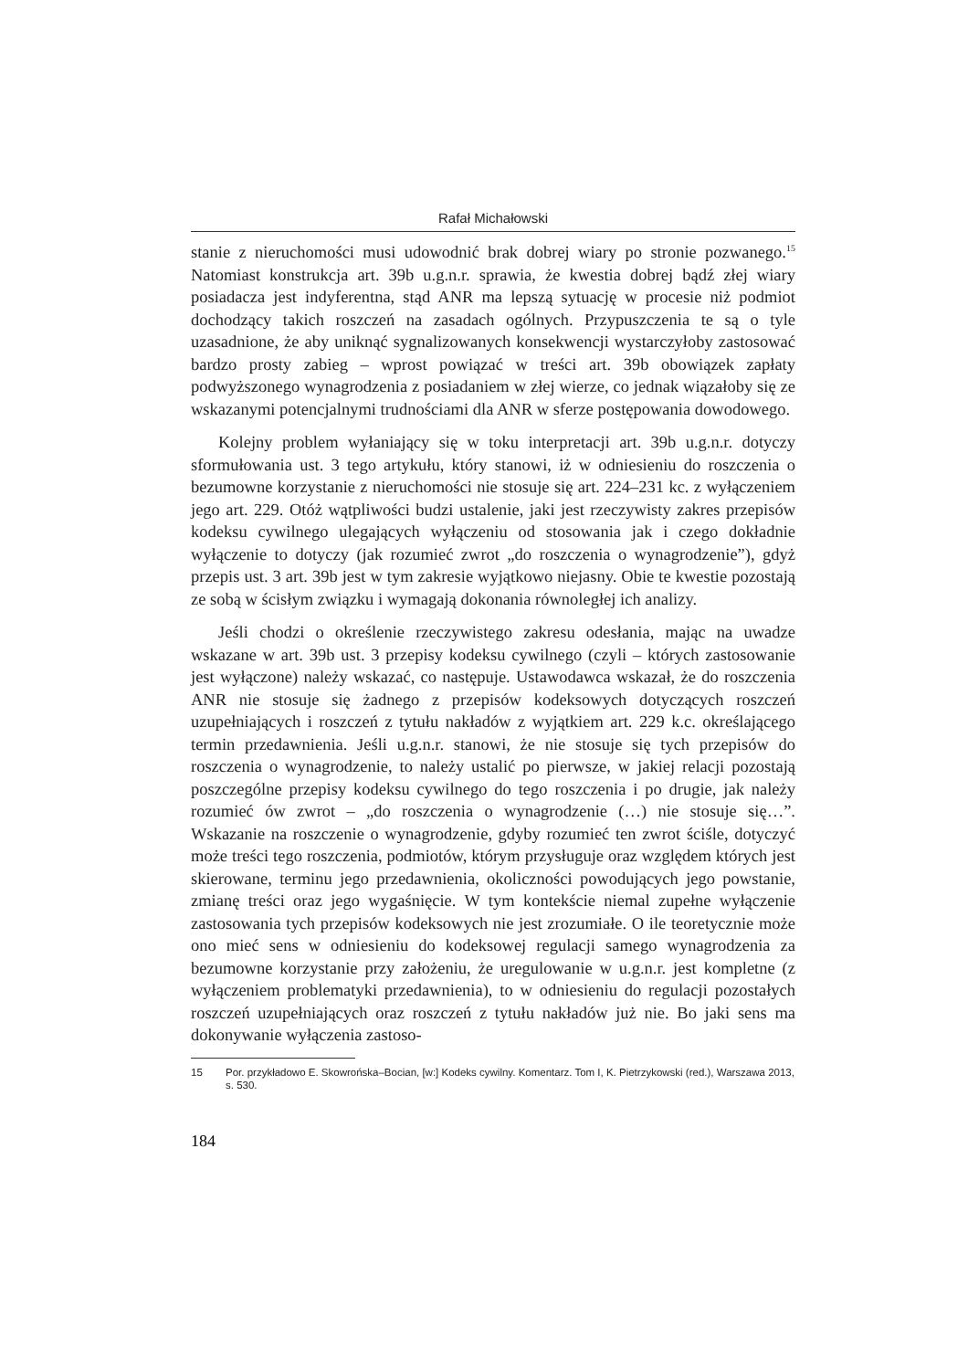Rafał Michałowski
stanie z nieruchomości musi udowodnić brak dobrej wiary po stronie pozwanego.<sup>15</sup> Natomiast konstrukcja art. 39b u.g.n.r. sprawia, że kwestia dobrej bądź złej wiary posiadacza jest indyferentna, stąd ANR ma lepszą sytuację w procesie niż podmiot dochodzący takich roszczeń na zasadach ogólnych. Przypuszczenia te są o tyle uzasadnione, że aby uniknąć sygnalizowanych konsekwencji wystarczyłoby zastosować bardzo prosty zabieg – wprost powiązać w treści art. 39b obowiązek zapłaty podwyższonego wynagrodzenia z posiadaniem w złej wierze, co jednak wiązałoby się ze wskazanymi potencjalnymi trudnościami dla ANR w sferze postępowania dowodowego.
Kolejny problem wyłaniający się w toku interpretacji art. 39b u.g.n.r. dotyczy sformułowania ust. 3 tego artykułu, który stanowi, iż w odniesieniu do roszczenia o bezumowne korzystanie z nieruchomości nie stosuje się art. 224–231 kc. z wyłączeniem jego art. 229. Otóż wątpliwości budzi ustalenie, jaki jest rzeczywisty zakres przepisów kodeksu cywilnego ulegających wyłączeniu od stosowania jak i czego dokładnie wyłączenie to dotyczy (jak rozumieć zwrot „do roszczenia o wynagrodzenie”), gdyż przepis ust. 3 art. 39b jest w tym zakresie wyjątkowo niejasny. Obie te kwestie pozostają ze sobą w ścisłym związku i wymagają dokonania równoległej ich analizy.
Jeśli chodzi o określenie rzeczywistego zakresu odesłania, mając na uwadze wskazane w art. 39b ust. 3 przepisy kodeksu cywilnego (czyli – których zastosowanie jest wyłączone) należy wskazać, co następuje. Ustawodawca wskazał, że do roszczenia ANR nie stosuje się żadnego z przepisów kodeksowych dotyczących roszczeń uzupełniających i roszczeń z tytułu nakładów z wyjątkiem art. 229 k.c. określającego termin przedawnienia. Jeśli u.g.n.r. stanowi, że nie stosuje się tych przepisów do roszczenia o wynagrodzenie, to należy ustalić po pierwsze, w jakiej relacji pozostają poszczególne przepisy kodeksu cywilnego do tego roszczenia i po drugie, jak należy rozumieć ów zwrot – „do roszczenia o wynagrodzenie (…) nie stosuje się…”. Wskazanie na roszczenie o wynagrodzenie, gdyby rozumieć ten zwrot ściśle, dotyczyć może treści tego roszczenia, podmiotów, którym przysługuje oraz względem których jest skierowane, terminu jego przedawnienia, okoliczności powodujących jego powstanie, zmianę treści oraz jego wygaśnięcie. W tym kontekście niemal zupełne wyłączenie zastosowania tych przepisów kodeksowych nie jest zrozumiałe. O ile teoretycznie może ono mieć sens w odniesieniu do kodeksowej regulacji samego wynagrodzenia za bezumowne korzystanie przy założeniu, że uregulowanie w u.g.n.r. jest kompletne (z wyłączeniem problematyki przedawnienia), to w odniesieniu do regulacji pozostałych roszczeń uzupełniających oraz roszczeń z tytułu nakładów już nie. Bo jaki sens ma dokonywanie wyłączenia zastoso-
15 Por. przykładowo E. Skowrońska–Bocian, [w:] Kodeks cywilny. Komentarz. Tom I, K. Pietrzykowski (red.), Warszawa 2013, s. 530.
184